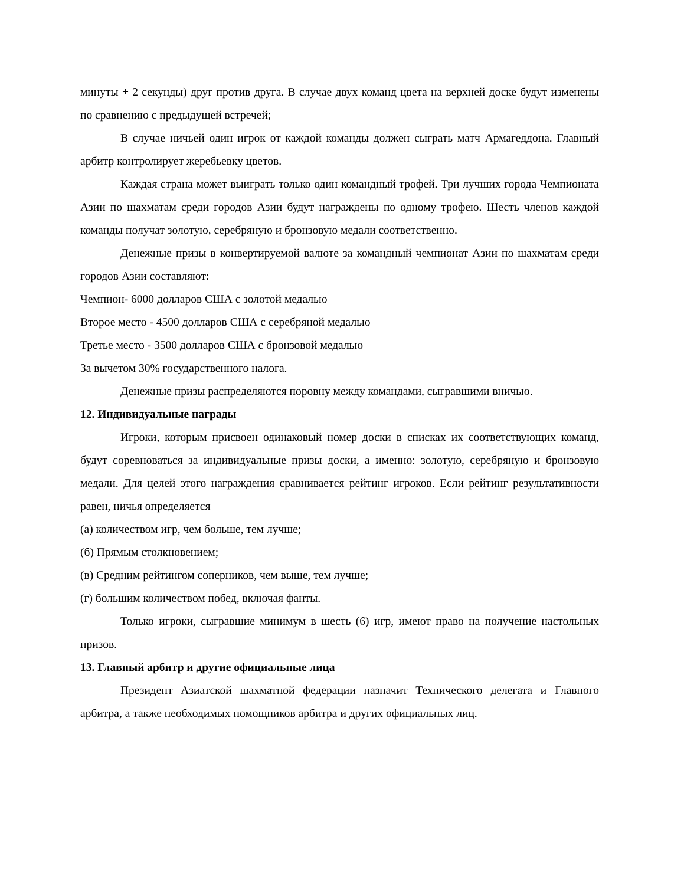минуты + 2 секунды) друг против друга. В случае двух команд цвета на верхней доске будут изменены по сравнению с предыдущей встречей;
В случае ничьей один игрок от каждой команды должен сыграть матч Армагеддона. Главный арбитр контролирует жеребьевку цветов.
Каждая страна может выиграть только один командный трофей. Три лучших города Чемпионата Азии по шахматам среди городов Азии будут награждены по одному трофею. Шесть членов каждой команды получат золотую, серебряную и бронзовую медали соответственно.
Денежные призы в конвертируемой валюте за командный чемпионат Азии по шахматам среди городов Азии составляют:
Чемпион- 6000 долларов США с золотой медалью
Второе место - 4500 долларов США с серебряной медалью
Третье место - 3500 долларов США с бронзовой медалью
За вычетом 30% государственного налога.
Денежные призы распределяются поровну между командами, сыгравшими вничью.
12. Индивидуальные награды
Игроки, которым присвоен одинаковый номер доски в списках их соответствующих команд, будут соревноваться за индивидуальные призы доски, а именно: золотую, серебряную и бронзовую медали. Для целей этого награждения сравнивается рейтинг игроков. Если рейтинг результативности равен, ничья определяется
(а) количеством игр, чем больше, тем лучше;
(б) Прямым столкновением;
(в) Средним рейтингом соперников, чем выше, тем лучше;
(г) большим количеством побед, включая фанты.
Только игроки, сыгравшие минимум в шесть (6) игр, имеют право на получение настольных призов.
13. Главный арбитр и другие официальные лица
Президент Азиатской шахматной федерации назначит Технического делегата и Главного арбитра, а также необходимых помощников арбитра и других официальных лиц.